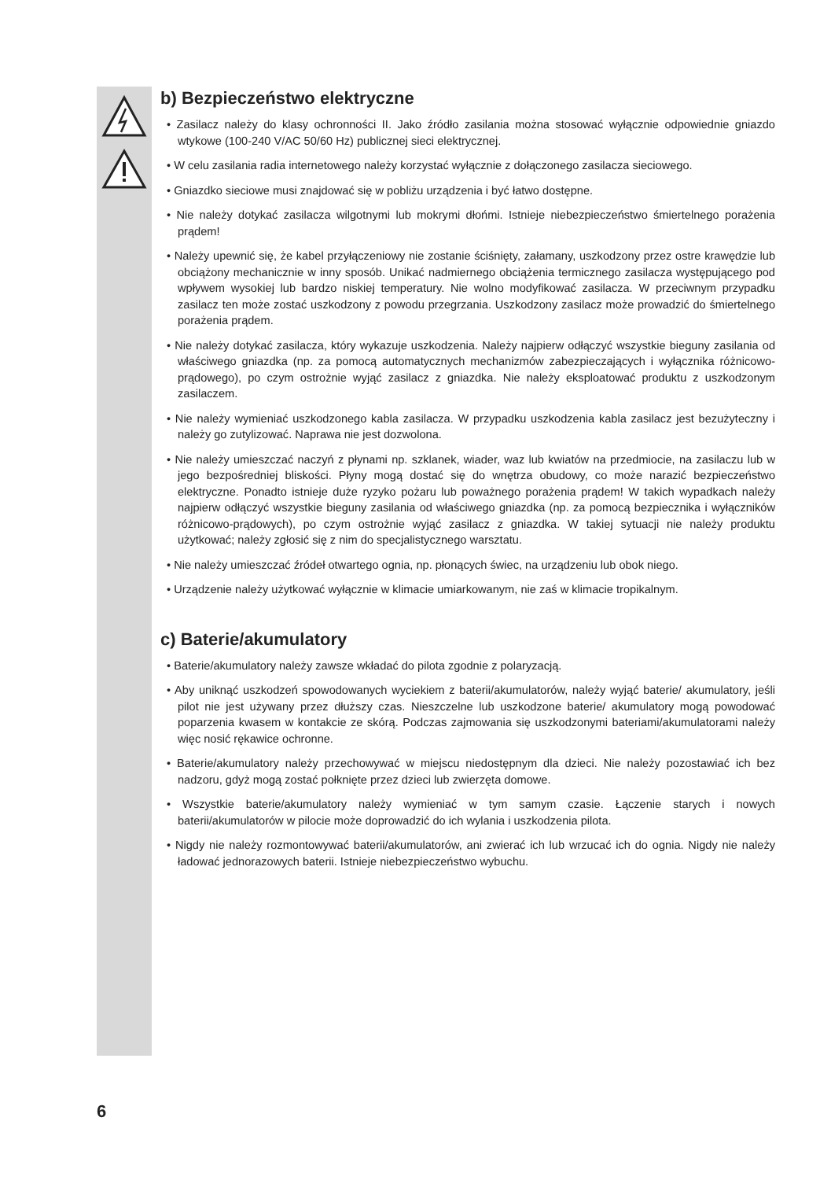b) Bezpieczeństwo elektryczne
• Zasilacz należy do klasy ochronności II. Jako źródło zasilania można stosować wyłącznie odpowiednie gniazdo wtykowe (100-240 V/AC 50/60 Hz) publicznej sieci elektrycznej.
• W celu zasilania radia internetowego należy korzystać wyłącznie z dołączonego zasilacza sieciowego.
• Gniazdko sieciowe musi znajdować się w pobliżu urządzenia i być łatwo dostępne.
• Nie należy dotykać zasilacza wilgotnymi lub mokrymi dłońmi. Istnieje niebezpieczeństwo śmiertelnego porażenia prądem!
• Należy upewnić się, że kabel przyłączeniowy nie zostanie ściśnięty, załamany, uszkodzony przez ostre krawędzie lub obciążony mechanicznie w inny sposób. Unikać nadmiernego obciążenia termicznego zasilacza występującego pod wpływem wysokiej lub bardzo niskiej temperatury. Nie wolno modyfikować zasilacza. W przeciwnym przypadku zasilacz ten może zostać uszkodzony z powodu przegrzania. Uszkodzony zasilacz może prowadzić do śmiertelnego porażenia prądem.
• Nie należy dotykać zasilacza, który wykazuje uszkodzenia. Należy najpierw odłączyć wszystkie bieguny zasilania od właściwego gniazdka (np. za pomocą automatycznych mechanizmów zabezpieczających i wyłącznika różnicowo-prądowego), po czym ostrożnie wyjąć zasilacz z gniazdka. Nie należy eksploatować produktu z uszkodzonym zasilaczem.
• Nie należy wymieniać uszkodzonego kabla zasilacza. W przypadku uszkodzenia kabla zasilacz jest bezużyteczny i należy go zutylizować. Naprawa nie jest dozwolona.
• Nie należy umieszczać naczyń z płynami np. szklanek, wiader, waz lub kwiatów na przedmiocie, na zasilaczu lub w jego bezpośredniej bliskości. Płyny mogą dostać się do wnętrza obudowy, co może narazić bezpieczeństwo elektryczne. Ponadto istnieje duże ryzyko pożaru lub poważnego porażenia prądem! W takich wypadkach należy najpierw odłączyć wszystkie bieguny zasilania od właściwego gniazdka (np. za pomocą bezpiecznika i wyłączników różnicowo-prądowych), po czym ostrożnie wyjąć zasilacz z gniazdka. W takiej sytuacji nie należy produktu użytkować; należy zgłosić się z nim do specjalistycznego warsztatu.
• Nie należy umieszczać źródeł otwartego ognia, np. płonących świec, na urządzeniu lub obok niego.
• Urządzenie należy użytkować wyłącznie w klimacie umiarkowanym, nie zaś w klimacie tropikalnym.
c) Baterie/akumulatory
• Baterie/akumulatory należy zawsze wkładać do pilota zgodnie z polaryzacją.
• Aby uniknąć uszkodzeń spowodowanych wyciekiem z baterii/akumulatorów, należy wyjąć baterie/ akumulatory, jeśli pilot nie jest używany przez dłuższy czas. Nieszczelne lub uszkodzone baterie/ akumulatory mogą powodować poparzenia kwasem w kontakcie ze skórą. Podczas zajmowania się uszkodzonymi bateriami/akumulatorami należy więc nosić rękawice ochronne.
• Baterie/akumulatory należy przechowywać w miejscu niedostępnym dla dzieci. Nie należy pozostawiać ich bez nadzoru, gdyż mogą zostać połknięte przez dzieci lub zwierzęta domowe.
• Wszystkie baterie/akumulatory należy wymieniać w tym samym czasie. Łączenie starych i nowych baterii/akumulatorów w pilocie może doprowadzić do ich wylania i uszkodzenia pilota.
• Nigdy nie należy rozmontowywać baterii/akumulatorów, ani zwierać ich lub wrzucać ich do ognia. Nigdy nie należy ładować jednorazowych baterii. Istnieje niebezpieczeństwo wybuchu.
6